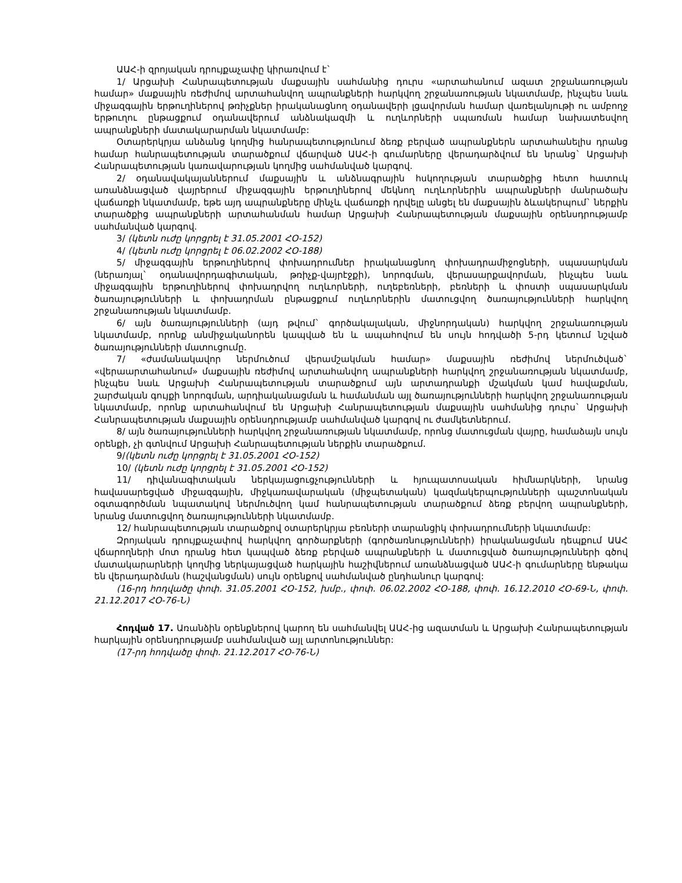ԱԱՀ-ի զրոյական դրույքաչափը կիրառվում է`
1/ Արցախի Հանրապետության մաքսային սահմանից դուրս «արտահանում ազատ շրջանառության համար» մաքսային ռեժիմով արտահանվող ապրանքների հարկվող շրջանառության նկատմամբ, ինչպես նաև միջազգային երթուղիներով թռիչքներ իրականացնող օդանավերի լցավորման համար վառելանյութի ու ամբողջ երթուղու ընթացքում օդանավերում անձնակազմի և ուղևորների սպառման համար նախատեսվող ապրանքների մատակարարման նկատմամբ:
Օտարերկրյա անձանց կողմից հանրապետությունում ձեռք բերված ապրանքներն արտահանելիս դրանց համար հանրապետության տարածքում վճարված ԱԱՀ-ի գումարները վերադարձվում են նրանց` Արցախի Հանրապետության կառավարության կողմից սահմանված կարգով.
2/ օդանավակայաններում մաքսային և անձնագրային հսկողության տարածքից հետո հատուկ առանձնացված վայրերում միջազգային երթուղիներով մեկնող ուղևորներին ապրանքների մանրածախ վաճառքի նկատմամբ, եթե այդ ապրանքները մինչև վաճառքի դրվելը անցել են մաքսային ձևակերպում` ներքին տարածքից ապրանքների արտահանման համար Արցախի Հանրապետության մաքսային օրենսդրությամբ սահմանված կարգով.
3/ (կետն ուժը կորցրել է 31.05.2001 ՀՕ-152)
4/ (կետն ուժը կորցրել է 06.02.2002 ՀՕ-188)
5/ միջազգային երթուղիներով փոխադրումներ իրականացնող փոխադրամիջոցների, սպասարկման (ներառյալ` օդանավորդագիտական, թռիչք-վայրէջքի), նորոգման, վերասարքավորման, ինչպես նաև միջազգային երթուղիներով փոխադրվող ուղևորների, ուղեբեռների, բեռների և փոստի սպասարկման ծառայությունների և փոխադրման ընթացքում ուղևորներին մատուցվող ծառայությունների հարկվող շրջանառության նկատմամբ.
6/ այն ծառայությունների (այդ թվում` գործակալական, միջնորդական) հարկվող շրջանառության նկատմամբ, որոնք անմիջականորեն կապված են և ապահովում են սույն հոդվածի 5-րդ կետում նշված ծառայությունների մատուցումը.
7/ «ժամանակավոր ներմուծում վերամշակման համար» մաքսային ռեժիմով ներմուծված` «վերաարտահանում» մաքսային ռեժիմով արտահանվող ապրանքների հարկվող շրջանառության նկատմամբ, ինչպես նաև Արցախի Հանրապետության տարածքում այն արտադրանքի մշակման կամ հավաքման, շարժական գույքի նորոգման, արդիականացման և համանման այլ ծառայությունների հարկվող շրջանառության նկատմամբ, որոնք արտահանվում են Արցախի Հանրապետության մաքսային սահմանից դուրս` Արցախի Հանրապետության մաքսային օրենսդրությամբ սահմանված կարգով ու ժամկետներում.
8/ այն ծառայությունների հարկվող շրջանառության նկատմամբ, որոնց մատուցման վայրը, համաձայն սույն օրենքի, չի գտնվում Արցախի Հանրապետության ներքին տարածքում.
9/(կետն ուժը կորցրել է 31.05.2001 ՀՕ-152)
10/ (կետն ուժը կորցրել է 31.05.2001 ՀՕ-152)
11/ դիվանագիտական ներկայացուցչությունների և հյուպատոսական հիմնարկների, նրանց հավասարեցված միջազգային, միջկառավարական (միջպետական) կազմակերպությունների պաշտոնական օգտագործման նպատակով ներմուծվող կամ հանրապետության տարածքում ձեռք բերվող ապրանքների, նրանց մատուցվող ծառայությունների նկատմամբ.
12/ հանրապետության տարածքով օտարերկրյա բեռների տարանցիկ փոխադրումների նկատմամբ:
Զրոյական դրույքաչափով հարկվող գործարքների (գործառնությունների) իրականացման դեպքում ԱԱՀ վճարողների մոտ դրանց հետ կապված ձեռք բերված ապրանքների և մատուցված ծառայությունների գծով մատակարարների կողմից ներկայացված հարկային հաշիվներում առանձնացված ԱԱՀ-ի գումարները ենթակա են վերադարձման (հաշվանցման) սույն օրենքով սահմանված ընդհանուր կարգով:
(16-րդ հոդվածը փոփ. 31.05.2001 ՀՕ-152, խմբ., փոփ. 06.02.2002 ՀՕ-188, փոփ. 16.12.2010 ՀՕ-69-Ն, փոփ. 21.12.2017 ՀՕ-76-Ն)
Հոդված 17. Առանձին օրենքներով կարող են սահմանվել ԱԱՀ-ից ազատման և Արցախի Հանրապետության հարկային օրենսդրությամբ սահմանված այլ արտոնություններ:
(17-րդ հոդվածը փոփ. 21.12.2017 ՀՕ-76-Ն)